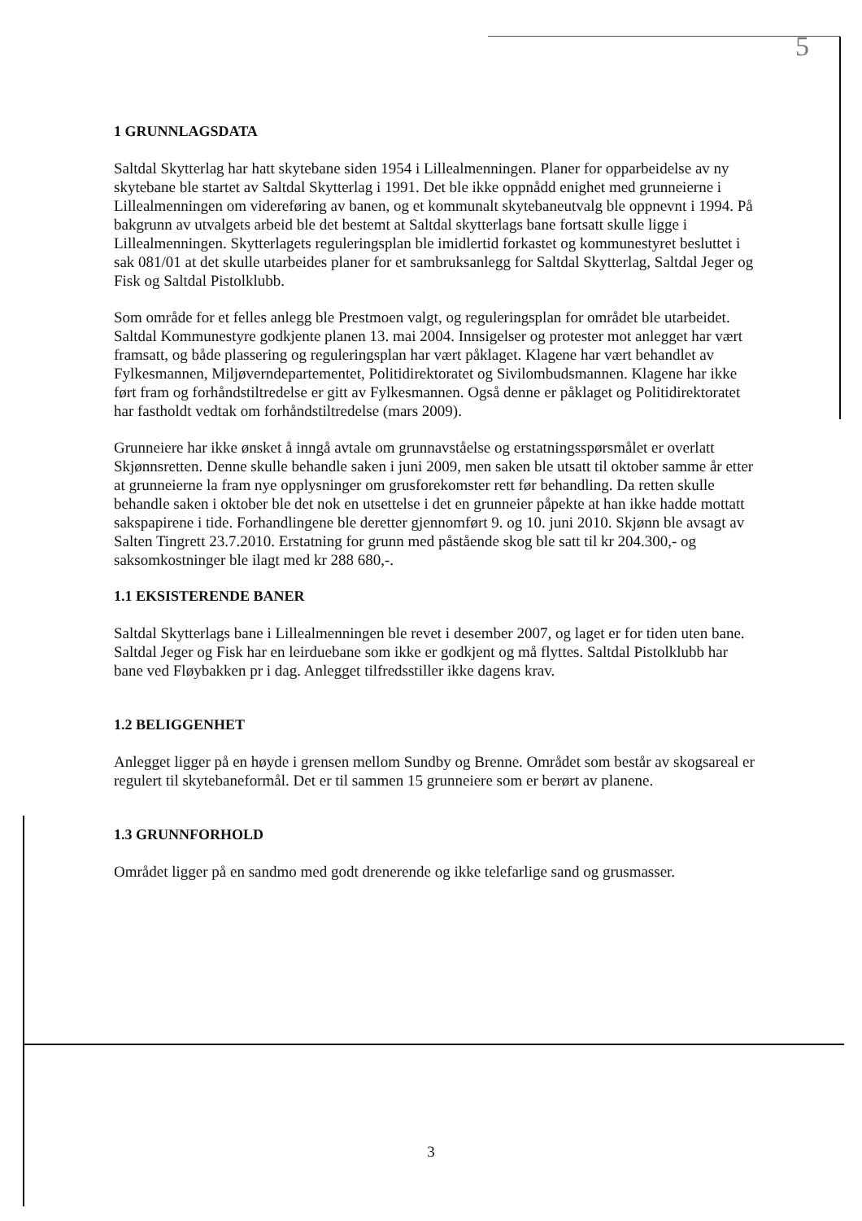5
1 GRUNNLAGSDATA
Saltdal Skytterlag har hatt skytebane siden 1954 i Lillealmenningen. Planer for opparbeidelse av ny skytebane ble startet av Saltdal Skytterlag i 1991. Det ble ikke oppnådd enighet med grunneierne i Lillealmenningen om videreføring av banen, og et kommunalt skytebaneutvalg ble oppnevnt i 1994. På bakgrunn av utvalgets arbeid ble det bestemt at Saltdal skytterlags bane fortsatt skulle ligge i Lillealmenningen. Skytterlagets reguleringsplan ble imidlertid forkastet og kommunestyret besluttet i sak 081/01 at det skulle utarbeides planer for et sambruksanlegg for Saltdal Skytterlag, Saltdal Jeger og Fisk og Saltdal Pistolklubb.
Som område for et felles anlegg ble Prestmoen valgt, og reguleringsplan for området ble utarbeidet. Saltdal Kommunestyre godkjente planen 13. mai 2004. Innsigelser og protester mot anlegget har vært framsatt, og både plassering og reguleringsplan har vært påklaget. Klagene har vært behandlet av Fylkesmannen, Miljøverndepartementet, Politidirektoratet og Sivilombudsmannen. Klagene har ikke ført fram og forhåndstiltredelse er gitt av Fylkesmannen. Også denne er påklaget og Politidirektoratet har fastholdt vedtak om forhåndstiltredelse (mars 2009).
Grunneiere har ikke ønsket å inngå avtale om grunnavståelse og erstatningsspørsmålet er overlatt Skjønnsretten. Denne skulle behandle saken i juni 2009, men saken ble utsatt til oktober samme år etter at grunneierne la fram nye opplysninger om grusforekomster rett før behandling. Da retten skulle behandle saken i oktober ble det nok en utsettelse i det en grunneier påpekte at han ikke hadde mottatt sakspapirene i tide. Forhandlingene ble deretter gjennomført 9. og 10. juni 2010. Skjønn ble avsagt av Salten Tingrett 23.7.2010. Erstatning for grunn med påstående skog ble satt til kr 204.300,- og saksomkostninger ble ilagt med kr 288 680,-.
1.1 EKSISTERENDE BANER
Saltdal Skytterlags bane i Lillealmenningen ble revet i desember 2007, og laget er for tiden uten bane. Saltdal Jeger og Fisk har en leirduebane som ikke er godkjent og må flyttes. Saltdal Pistolklubb har bane ved Fløybakken pr i dag. Anlegget tilfredsstiller ikke dagens krav.
1.2 BELIGGENHET
Anlegget ligger på en høyde i grensen mellom Sundby og Brenne. Området som består av skogsareal er regulert til skytebaneformål. Det er til sammen 15 grunneiere som er berørt av planene.
1.3 GRUNNFORHOLD
Området ligger på en sandmo med godt drenerende og ikke telefarlige sand og grusmasser.
3